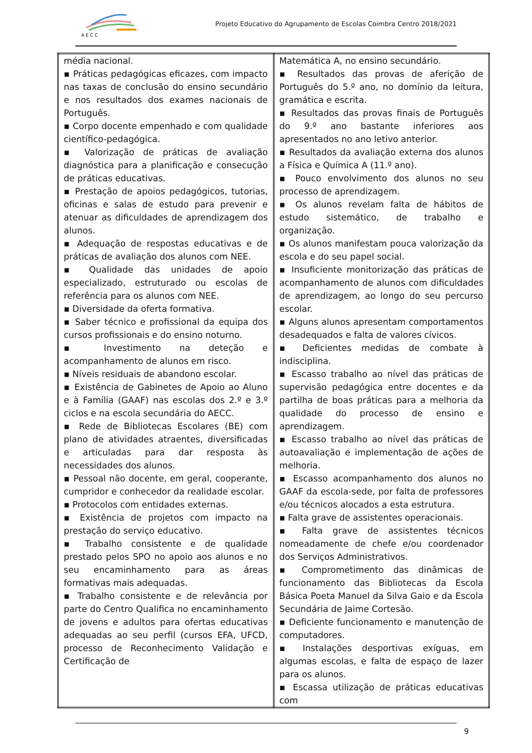A E C C
Projeto Educativo do Agrupamento de Escolas Coimbra Centro 2018/2021
| média nacional. ▪ Práticas pedagógicas eficazes, com impacto nas taxas de conclusão do ensino secundário e nos resultados dos exames nacionais de Português. ▪ Corpo docente empenhado e com qualidade científico-pedagógica. ▪ Valorização de práticas de avaliação diagnóstica para a planificação e consecução de práticas educativas. ▪ Prestação de apoios pedagógicos, tutorias, oficinas e salas de estudo para prevenir e atenuar as dificuldades de aprendizagem dos alunos. ▪ Adequação de respostas educativas e de práticas de avaliação dos alunos com NEE. ▪ Qualidade das unidades de apoio especializado, estruturado ou escolas de referência para os alunos com NEE. ▪ Diversidade da oferta formativa. ▪ Saber técnico e profissional da equipa dos cursos profissionais e do ensino noturno. ▪ Investimento na deteção e acompanhamento de alunos em risco. ▪ Níveis residuais de abandono escolar. ▪ Existência de Gabinetes de Apoio ao Aluno e à Família (GAAF) nas escolas dos 2.º e 3.º ciclos e na escola secundária do AECC. ▪ Rede de Bibliotecas Escolares (BE) com plano de atividades atraentes, diversificadas e articuladas para dar resposta às necessidades dos alunos. ▪ Pessoal não docente, em geral, cooperante, cumpridor e conhecedor da realidade escolar. ▪ Protocolos com entidades externas. ▪ Existência de projetos com impacto na prestação do serviço educativo. ▪ Trabalho consistente e de qualidade prestado pelos SPO no apoio aos alunos e no seu encaminhamento para as áreas formativas mais adequadas. ▪ Trabalho consistente e de relevância por parte do Centro Qualifica no encaminhamento de jovens e adultos para ofertas educativas adequadas ao seu perfil (cursos EFA, UFCD, processo de Reconhecimento Validação e Certificação de | Matemática A, no ensino secundário. ▪ Resultados das provas de aferição de Português do 5.º ano, no domínio da leitura, gramática e escrita. ▪ Resultados das provas finais de Português do 9.º ano bastante inferiores aos apresentados no ano letivo anterior. ▪ Resultados da avaliação externa dos alunos a Física e Química A (11.º ano). ▪ Pouco envolvimento dos alunos no seu processo de aprendizagem. ▪ Os alunos revelam falta de hábitos de estudo sistemático, de trabalho e organização. ▪ Os alunos manifestam pouca valorização da escola e do seu papel social. ▪ Insuficiente monitorização das práticas de acompanhamento de alunos com dificuldades de aprendizagem, ao longo do seu percurso escolar. ▪ Alguns alunos apresentam comportamentos desadequados e falta de valores cívicos. ▪ Deficientes medidas de combate à indisciplina. ▪ Escasso trabalho ao nível das práticas de supervisão pedagógica entre docentes e da partilha de boas práticas para a melhoria da qualidade do processo de ensino e aprendizagem. ▪ Escasso trabalho ao nível das práticas de autoavaliação e implementação de ações de melhoria. ▪ Escasso acompanhamento dos alunos no GAAF da escola-sede, por falta de professores e/ou técnicos alocados a esta estrutura. ▪ Falta grave de assistentes operacionais. ▪ Falta grave de assistentes técnicos nomeadamente de chefe e/ou coordenador dos Serviços Administrativos. ▪ Comprometimento das dinâmicas de funcionamento das Bibliotecas da Escola Básica Poeta Manuel da Silva Gaio e da Escola Secundária de Jaime Cortesão. ▪ Deficiente funcionamento e manutenção de computadores. ▪ Instalações desportivas exíguas, em algumas escolas, e falta de espaço de lazer para os alunos. ▪ Escassa utilização de práticas educativas com |
9